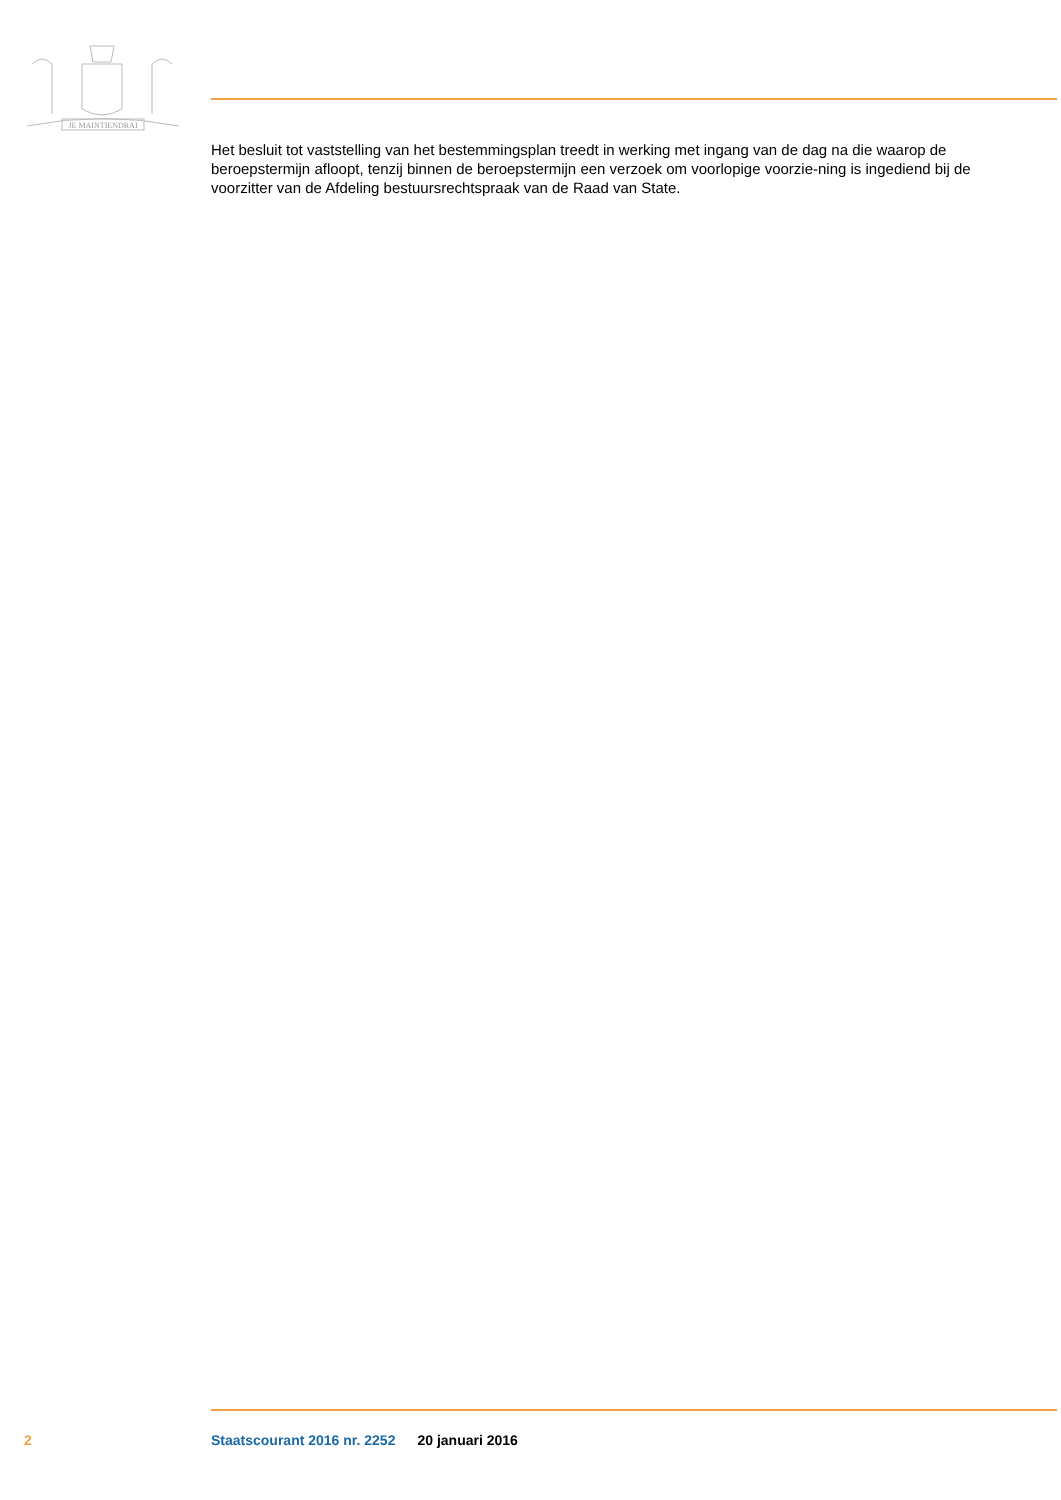JE MAINTIENDRAI
Het besluit tot vaststelling van het bestemmingsplan treedt in werking met ingang van de dag na die waarop de beroepstermijn afloopt, tenzij binnen de beroepstermijn een verzoek om voorlopige voorzie-ning is ingediend bij de voorzitter van de Afdeling bestuursrechtspraak van de Raad van State.
2 Staatscourant 2016 nr. 2252 20 januari 2016